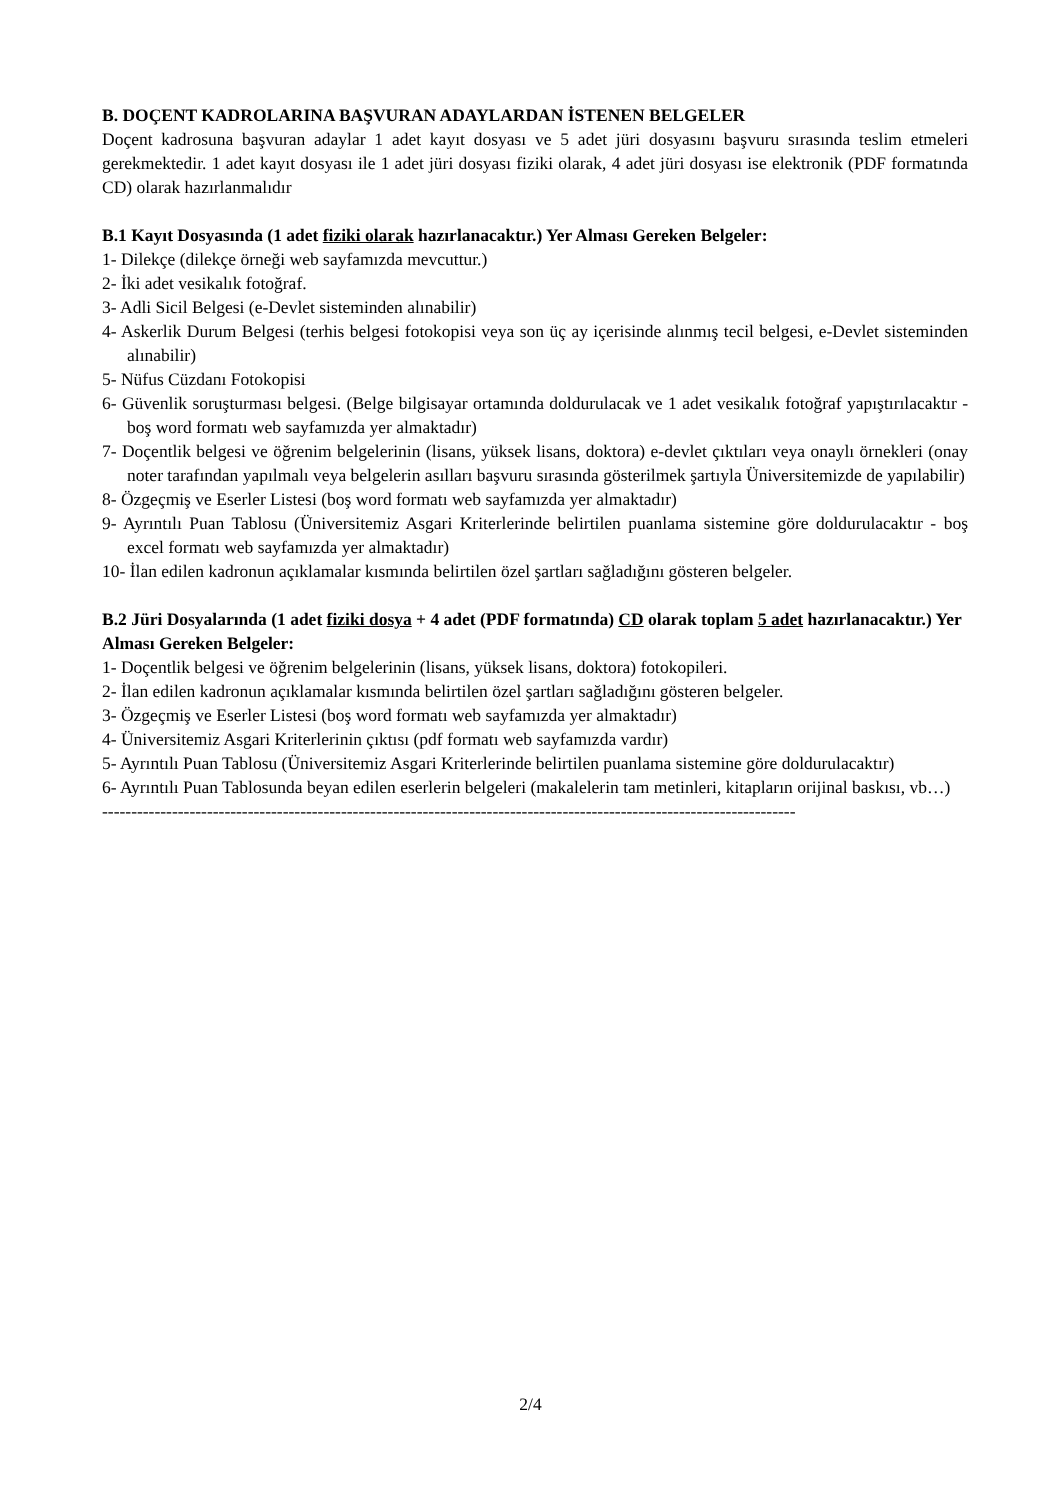B. DOÇENT KADROLARINA BAŞVURAN ADAYLARDAN İSTENEN BELGELER
Doçent kadrosuna başvuran adaylar 1 adet kayıt dosyası ve 5 adet jüri dosyasını başvuru sırasında teslim etmeleri gerekmektedir. 1 adet kayıt dosyası ile 1 adet jüri dosyası fiziki olarak, 4 adet jüri dosyası ise elektronik (PDF formatında CD) olarak hazırlanmalıdır
B.1 Kayıt Dosyasında (1 adet fiziki olarak hazırlanacaktır.) Yer Alması Gereken Belgeler:
1- Dilekçe (dilekçe örneği web sayfamızda mevcuttur.)
2- İki adet vesikalık fotoğraf.
3- Adli Sicil Belgesi (e-Devlet sisteminden alınabilir)
4- Askerlik Durum Belgesi (terhis belgesi fotokopisi veya son üç ay içerisinde alınmış tecil belgesi, e-Devlet sisteminden alınabilir)
5- Nüfus Cüzdanı Fotokopisi
6- Güvenlik soruşturması belgesi. (Belge bilgisayar ortamında doldurulacak ve 1 adet vesikalık fotoğraf yapıştırılacaktır - boş word formatı web sayfamızda yer almaktadır)
7- Doçentlik belgesi ve öğrenim belgelerinin (lisans, yüksek lisans, doktora) e-devlet çıktıları veya onaylı örnekleri (onay noter tarafından yapılmalı veya belgelerin asılları başvuru sırasında gösterilmek şartıyla Üniversitemizde de yapılabilir)
8- Özgeçmiş ve Eserler Listesi (boş word formatı web sayfamızda yer almaktadır)
9- Ayrıntılı Puan Tablosu (Üniversitemiz Asgari Kriterlerinde belirtilen puanlama sistemine göre doldurulacaktır - boş excel formatı web sayfamızda yer almaktadır)
10- İlan edilen kadronun açıklamalar kısmında belirtilen özel şartları sağladığını gösteren belgeler.
B.2 Jüri Dosyalarında (1 adet fiziki dosya + 4 adet (PDF formatında) CD olarak toplam 5 adet hazırlanacaktır.) Yer Alması Gereken Belgeler:
1- Doçentlik belgesi ve öğrenim belgelerinin (lisans, yüksek lisans, doktora) fotokopileri.
2- İlan edilen kadronun açıklamalar kısmında belirtilen özel şartları sağladığını gösteren belgeler.
3- Özgeçmiş ve Eserler Listesi (boş word formatı web sayfamızda yer almaktadır)
4- Üniversitemiz Asgari Kriterlerinin çıktısı (pdf formatı web sayfamızda vardır)
5- Ayrıntılı Puan Tablosu (Üniversitemiz Asgari Kriterlerinde belirtilen puanlama sistemine göre doldurulacaktır)
6- Ayrıntılı Puan Tablosunda beyan edilen eserlerin belgeleri (makalelerin tam metinleri, kitapların orijinal baskısı, vb…)
-----------------------------------------------------------------------------------------------------------------------
2/4